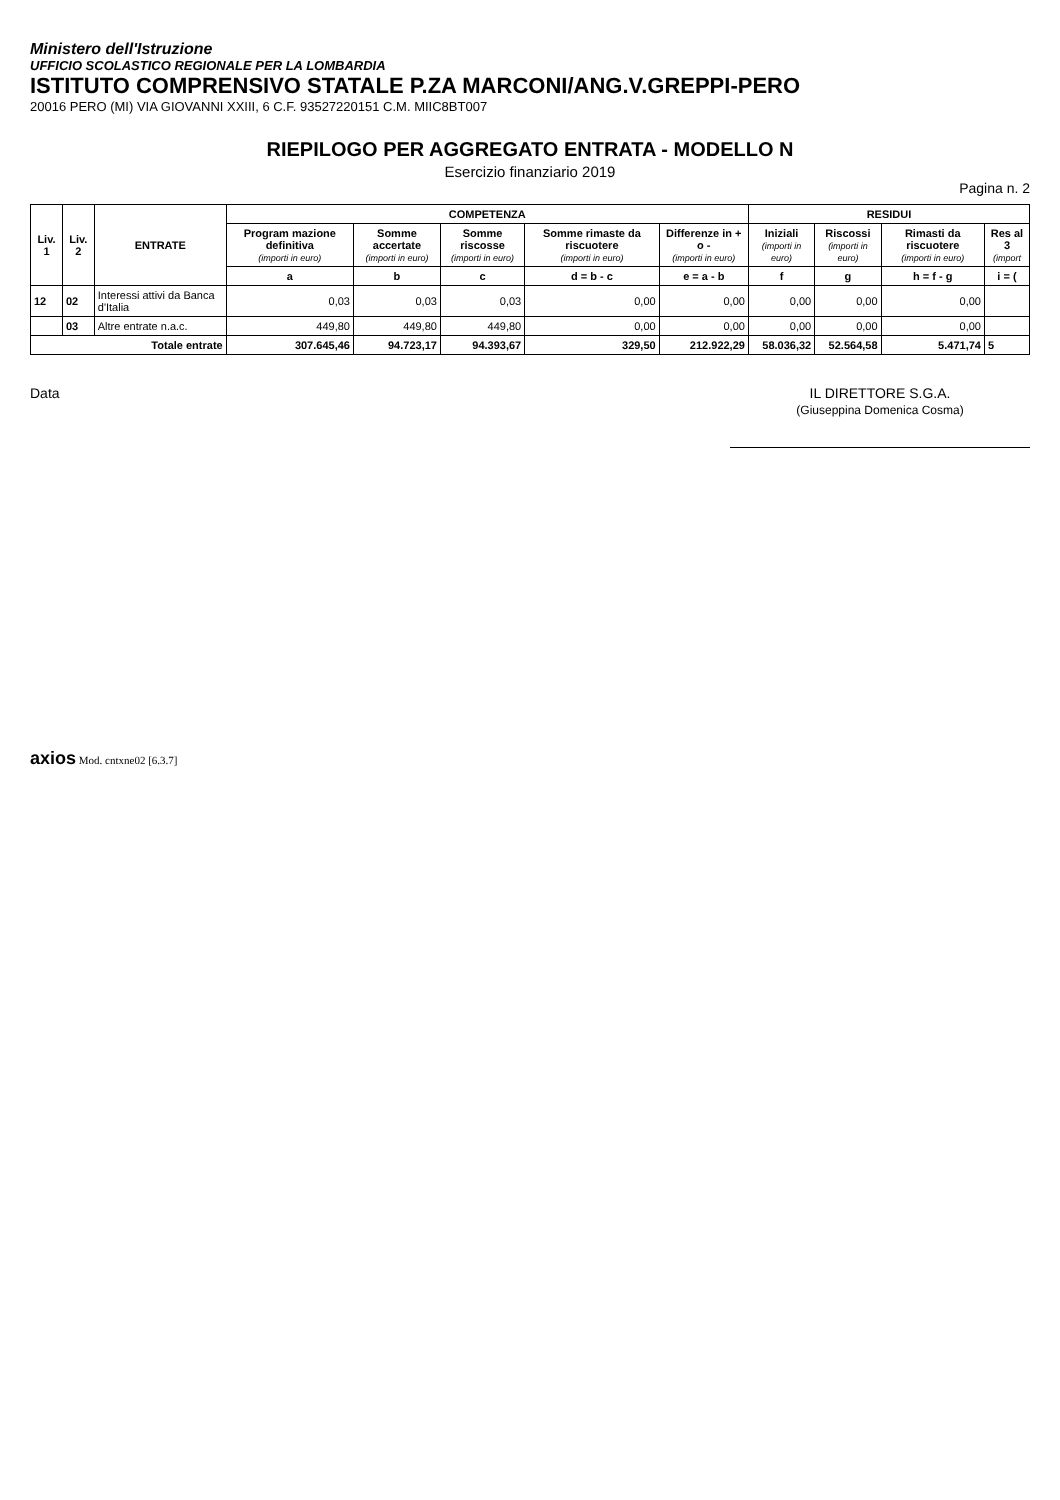Ministero dell'Istruzione
UFFICIO SCOLASTICO REGIONALE PER LA LOMBARDIA
ISTITUTO COMPRENSIVO STATALE P.ZA MARCONI/ANG.V.GREPPI-PERO
20016 PERO (MI) VIA GIOVANNI XXIII, 6 C.F. 93527220151 C.M. MIIC8BT007
RIEPILOGO PER AGGREGATO ENTRATA - MODELLO N
Esercizio finanziario 2019
Pagina n. 2
| Liv. 1 | Liv. 2 | ENTRATE | COMPETENZA | | | | | RESIDUI | | | |
| --- | --- | --- | --- | --- | --- | --- | --- | --- | --- | --- | --- |
| | | | Program mazione definitiva (importi in euro) | Somme accertate (importi in euro) | Somme riscosse (importi in euro) | Somme rimaste da riscuotere (importi in euro) | Differenze in + o - (importi in euro) | Iniziali (importi in euro) | Riscossi (importi in euro) | Rimasti da riscuotere (importi in euro) | Res al 3 (import |
| | | | a | b | c | d = b - c | e = a - b | f | g | h = f - g | i = ( |
| 12 | 02 | Interessi attivi da Banca d'Italia | 0,03 | 0,03 | 0,03 | 0,00 | 0,00 | 0,00 | 0,00 | 0,00 | |
| | 03 | Altre entrate n.a.c. | 449,80 | 449,80 | 449,80 | 0,00 | 0,00 | 0,00 | 0,00 | 0,00 | |
| Totale entrate | | | 307.645,46 | 94.723,17 | 94.393,67 | 329,50 | 212.922,29 | 58.036,32 | 52.564,58 | 5.471,74 | 5 |
Data IL DIRETTORE S.G.A.
(Giuseppina Domenica Cosma)
axios Mod. cntxne02 [6.3.7]